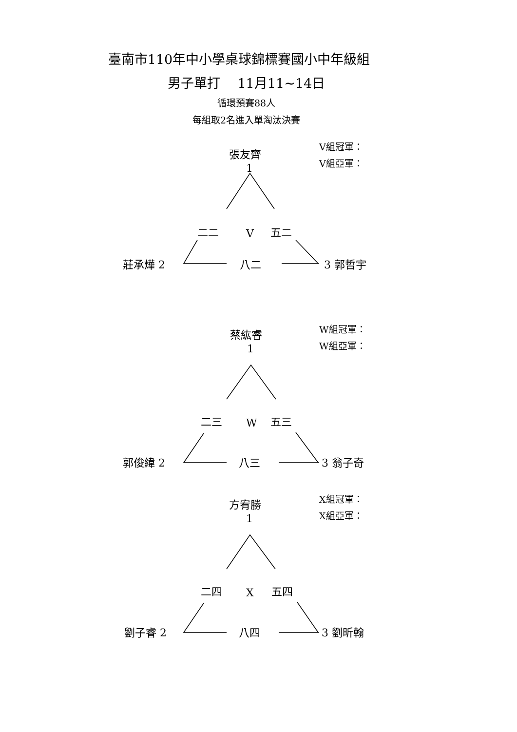臺南市110年中小學桌球錦標賽國小中年級組
男子單打　 11月11~14日
循環預賽88人
每組取2名進入單淘汰決賽
張友齊
1
V組冠軍：
V組亞軍：
二二 V 五二
莊承燁 2 八二 3 郭哲宇
蔡紘睿
1
W組冠軍：
W組亞軍：
二三 W 五三
郭俊緯 2 八三 3 翁子奇
方宥勝
1
X組冠軍：
X組亞軍：
二四 X 五四
劉子睿 2 八四 3 劉昕翰